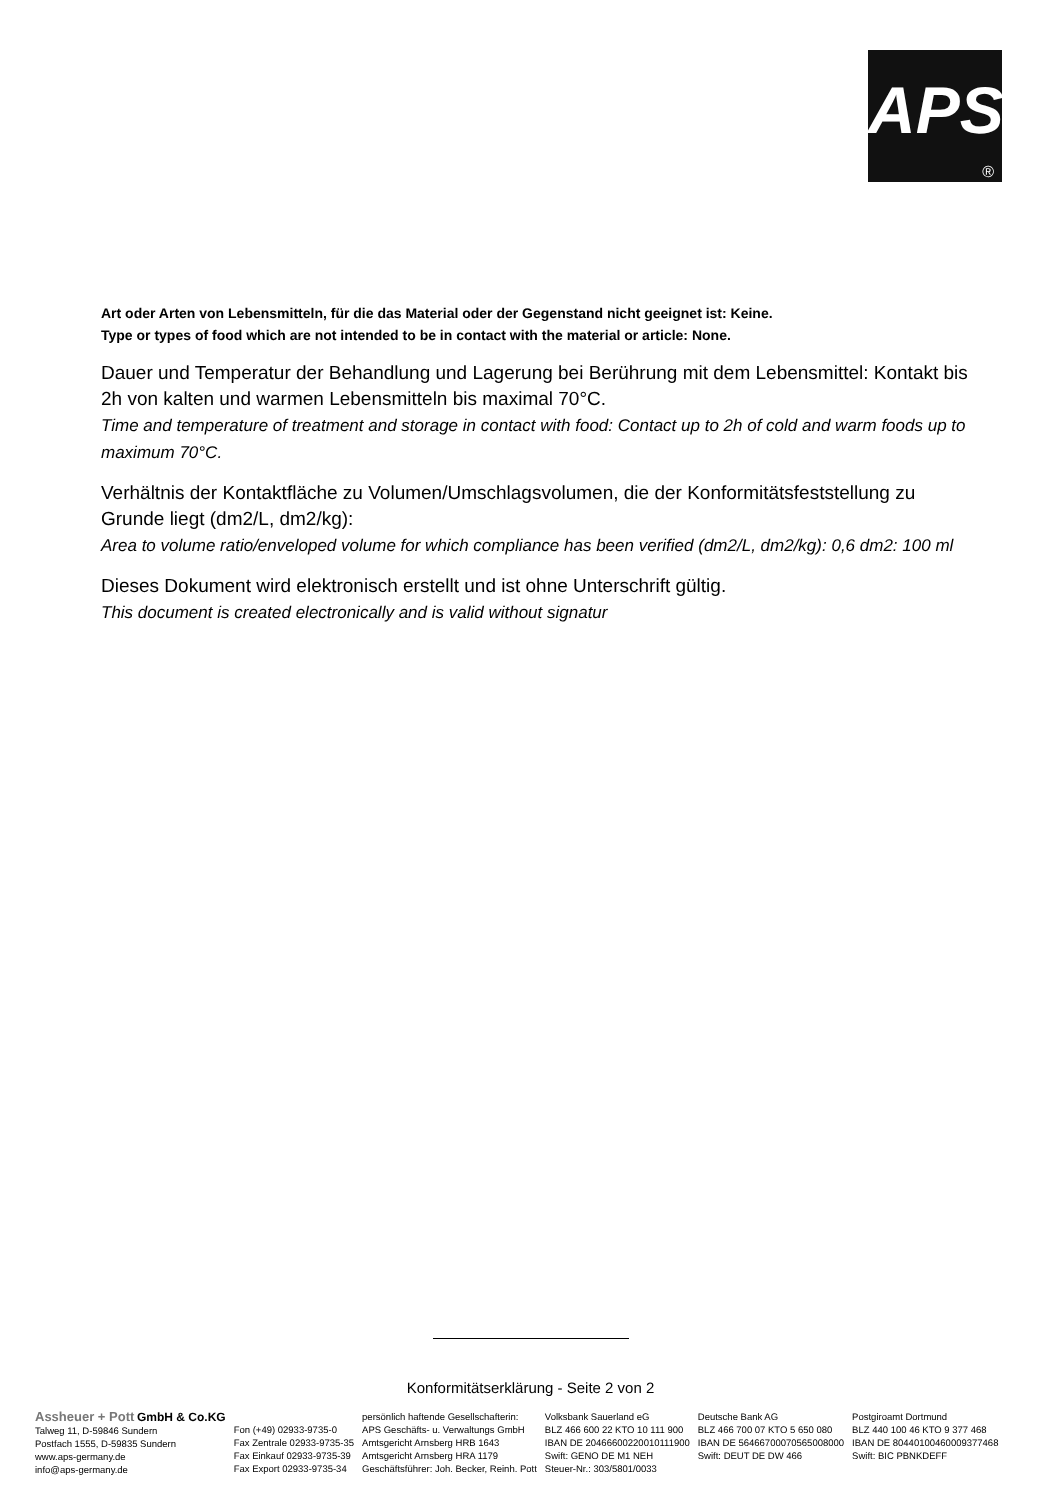APS
®
Art oder Arten von Lebensmitteln, für die das Material oder der Gegenstand nicht geeignet ist: Keine.
Type or types of food which are not intended to be in contact with the material or article: None.
Dauer und Temperatur der Behandlung und Lagerung bei Berührung mit dem Lebensmittel: Kontakt bis 2h von kalten und warmen Lebensmitteln bis maximal 70°C.
Time and temperature of treatment and storage in contact with food: Contact up to 2h of cold and warm foods up to maximum 70°C.
Verhältnis der Kontaktfläche zu Volumen/Umschlagsvolumen, die der Konformitätsfeststellung zu Grunde liegt (dm2/L, dm2/kg):
Area to volume ratio/enveloped volume for which compliance has been verified (dm2/L, dm2/kg): 0,6 dm2: 100 ml
Dieses Dokument wird elektronisch erstellt und ist ohne Unterschrift gültig.
This document is created electronically and is valid without signatur
Konformitätserklärung - Seite 2 von 2
Assheuer + Pott GmbH & Co.KG
Talweg 11, D-59846 Sundern
Postfach 1555, D-59835 Sundern
www.aps-germany.de
info@aps-germany.de
Fon (+49) 02933-9735-0
Fax Zentrale 02933-9735-35
Fax Einkauf 02933-9735-39
Fax Export 02933-9735-34
persönlich haftende Gesellschafterin:
APS Geschäfts- u. Verwaltungs GmbH
Amtsgericht Arnsberg HRB 1643
Amtsgericht Arnsberg HRA 1179
Geschäftsführer: Joh. Becker, Reinh. Pott
Volksbank Sauerland eG
BLZ 466 600 22 KTO 10 111 900
IBAN DE 20466600220010111900
Swift: GENO DE M1 NEH
Steuer-Nr.: 303/5801/0033
Deutsche Bank AG
BLZ 466 700 07 KTO 5 650 080
IBAN DE 56466700070565008000
Swift: DEUT DE DW 466
Postgiroamt Dortmund
BLZ 440 100 46 KTO 9 377 468
IBAN DE 80440100460009377468
Swift: BIC PBNKDEFF